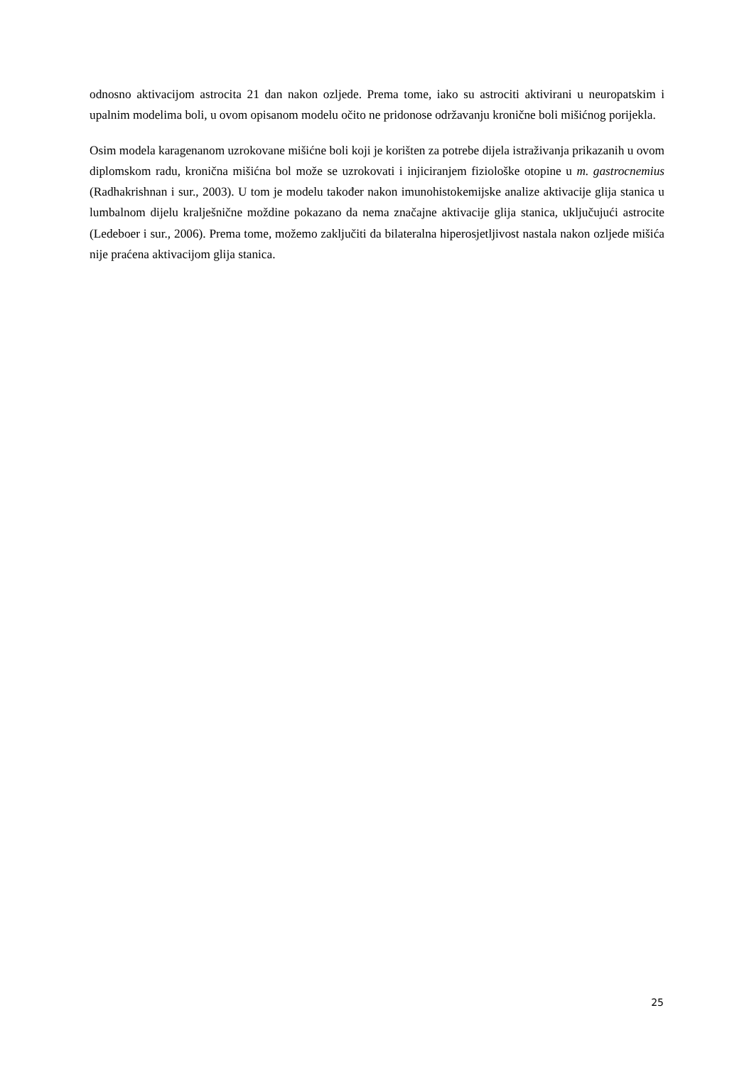odnosno aktivacijom astrocita 21 dan nakon ozljede. Prema tome, iako su astrociti aktivirani u neuropatskim i upalnim modelima boli, u ovom opisanom modelu očito ne pridonose održavanju kronične boli mišićnog porijekla.
Osim modela karagenanom uzrokovane mišićne boli koji je korišten za potrebe dijela istraživanja prikazanih u ovom diplomskom radu, kronična mišićna bol može se uzrokovati i injiciranjem fiziološke otopine u m. gastrocnemius (Radhakrishnan i sur., 2003). U tom je modelu također nakon imunohistokemijske analize aktivacije glija stanica u lumbalnom dijelu kralješnične moždine pokazano da nema značajne aktivacije glija stanica, uključujući astrocite (Ledeboer i sur., 2006). Prema tome, možemo zaključiti da bilateralna hiperosjetljivost nastala nakon ozljede mišića nije praćena aktivacijom glija stanica.
25